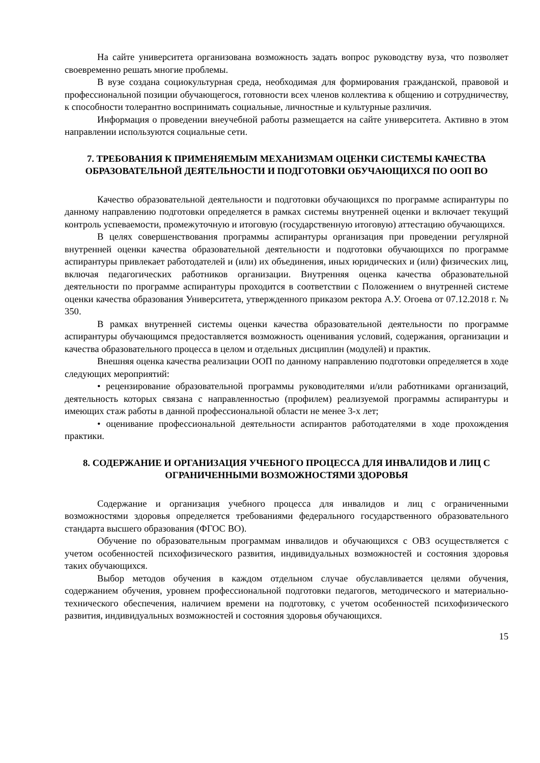На сайте университета организована возможность задать вопрос руководству вуза, что позволяет своевременно решать многие проблемы.
В вузе создана социокультурная среда, необходимая для формирования гражданской, правовой и профессиональной позиции обучающегося, готовности всех членов коллектива к общению и сотрудничеству, к способности толерантно воспринимать социальные, личностные и культурные различия.
Информация о проведении внеучебной работы размещается на сайте университета. Активно в этом направлении используются социальные сети.
7. ТРЕБОВАНИЯ К ПРИМЕНЯЕМЫМ МЕХАНИЗМАМ ОЦЕНКИ СИСТЕМЫ КАЧЕСТВА ОБРАЗОВАТЕЛЬНОЙ ДЕЯТЕЛЬНОСТИ И ПОДГОТОВКИ ОБУЧАЮЩИХСЯ ПО ООП ВО
Качество образовательной деятельности и подготовки обучающихся по программе аспирантуры по данному направлению подготовки определяется в рамках системы внутренней оценки и включает текущий контроль успеваемости, промежуточную и итоговую (государственную итоговую) аттестацию обучающихся.
В целях совершенствования программы аспирантуры организация при проведении регулярной внутренней оценки качества образовательной деятельности и подготовки обучающихся по программе аспирантуры привлекает работодателей и (или) их объединения, иных юридических и (или) физических лиц, включая педагогических работников организации. Внутренняя оценка качества образовательной деятельности по программе аспирантуры проходится в соответствии с Положением о внутренней системе оценки качества образования Университета, утвержденного приказом ректора А.У. Огоева от 07.12.2018 г. № 350.
В рамках внутренней системы оценки качества образовательной деятельности по программе аспирантуры обучающимся предоставляется возможность оценивания условий, содержания, организации и качества образовательного процесса в целом и отдельных дисциплин (модулей) и практик.
Внешняя оценка качества реализации ООП по данному направлению подготовки определяется в ходе следующих мероприятий:
• рецензирование образовательной программы руководителями и/или работниками организаций, деятельность которых связана с направленностью (профилем) реализуемой программы аспирантуры и имеющих стаж работы в данной профессиональной области не менее 3-х лет;
• оценивание профессиональной деятельности аспирантов работодателями в ходе прохождения практики.
8. СОДЕРЖАНИЕ И ОРГАНИЗАЦИЯ УЧЕБНОГО ПРОЦЕССА ДЛЯ ИНВАЛИДОВ И ЛИЦ С ОГРАНИЧЕННЫМИ ВОЗМОЖНОСТЯМИ ЗДОРОВЬЯ
Содержание и организация учебного процесса для инвалидов и лиц с ограниченными возможностями здоровья определяется требованиями федерального государственного образовательного стандарта высшего образования (ФГОС ВО).
Обучение по образовательным программам инвалидов и обучающихся с ОВЗ осуществляется с учетом особенностей психофизического развития, индивидуальных возможностей и состояния здоровья таких обучающихся.
Выбор методов обучения в каждом отдельном случае обуславливается целями обучения, содержанием обучения, уровнем профессиональной подготовки педагогов, методического и материально-технического обеспечения, наличием времени на подготовку, с учетом особенностей психофизического развития, индивидуальных возможностей и состояния здоровья обучающихся.
15